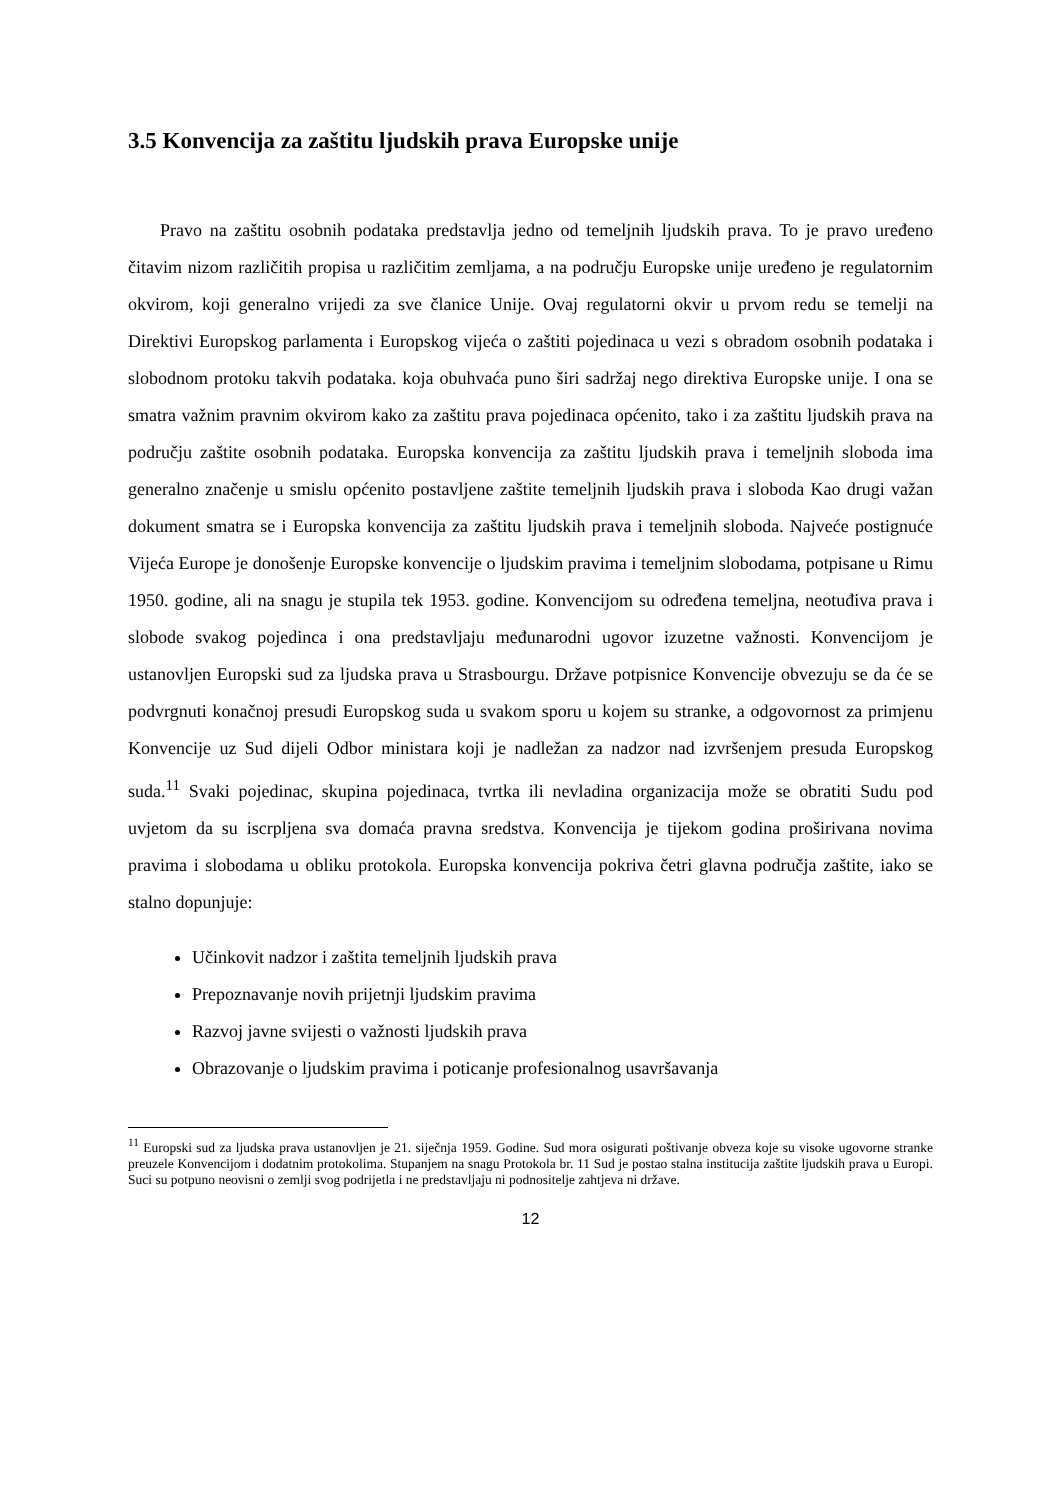3.5 Konvencija za zaštitu ljudskih prava Europske unije
Pravo na zaštitu osobnih podataka predstavlja jedno od temeljnih ljudskih prava. To je pravo uređeno čitavim nizom različitih propisa u različitim zemljama, a na području Europske unije uređeno je regulatornim okvirom, koji generalno vrijedi za sve članice Unije. Ovaj regulatorni okvir u prvom redu se temelji na Direktivi Europskog parlamenta i Europskog vijeća o zaštiti pojedinaca u vezi s obradom osobnih podataka i slobodnom protoku takvih podataka. koja obuhvaća puno širi sadržaj nego direktiva Europske unije. I ona se smatra važnim pravnim okvirom kako za zaštitu prava pojedinaca općenito, tako i za zaštitu ljudskih prava na području zaštite osobnih podataka. Europska konvencija za zaštitu ljudskih prava i temeljnih sloboda ima generalno značenje u smislu općenito postavljene zaštite temeljnih ljudskih prava i sloboda Kao drugi važan dokument smatra se i Europska konvencija za zaštitu ljudskih prava i temeljnih sloboda. Najveće postignuće Vijeća Europe je donošenje Europske konvencije o ljudskim pravima i temeljnim slobodama, potpisane u Rimu 1950. godine, ali na snagu je stupila tek 1953. godine. Konvencijom su određena temeljna, neotuđiva prava i slobode svakog pojedinca i ona predstavljaju međunarodni ugovor izuzetne važnosti. Konvencijom je ustanovljen Europski sud za ljudska prava u Strasbourgu. Države potpisnice Konvencije obvezuju se da će se podvrgnuti konačnoj presudi Europskog suda u svakom sporu u kojem su stranke, a odgovornost za primjenu Konvencije uz Sud dijeli Odbor ministara koji je nadležan za nadzor nad izvršenjem presuda Europskog suda.<sup>11</sup> Svaki pojedinac, skupina pojedinaca, tvrtka ili nevladina organizacija može se obratiti Sudu pod uvjetom da su iscrpljena sva domaća pravna sredstva. Konvencija je tijekom godina proširivana novima pravima i slobodama u obliku protokola. Europska konvencija pokriva četri glavna područja zaštite, iako se stalno dopunjuje:
Učinkovit nadzor i zaštita temeljnih ljudskih prava
Prepoznavanje novih prijetnji ljudskim pravima
Razvoj javne svijesti o važnosti ljudskih prava
Obrazovanje o ljudskim pravima i poticanje profesionalnog usavršavanja
<sup>11</sup> Europski sud za ljudska prava ustanovljen je 21. siječnja 1959. Godine. Sud mora osigurati poštivanje obveza koje su visoke ugovorne stranke preuzele Konvencijom i dodatnim protokolima. Stupanjem na snagu Protokola br. 11 Sud je postao stalna institucija zaštite ljudskih prava u Europi. Suci su potpuno neovisni o zemlji svog podrijetla i ne predstavljaju ni podnositelje zahtjeva ni države.
12